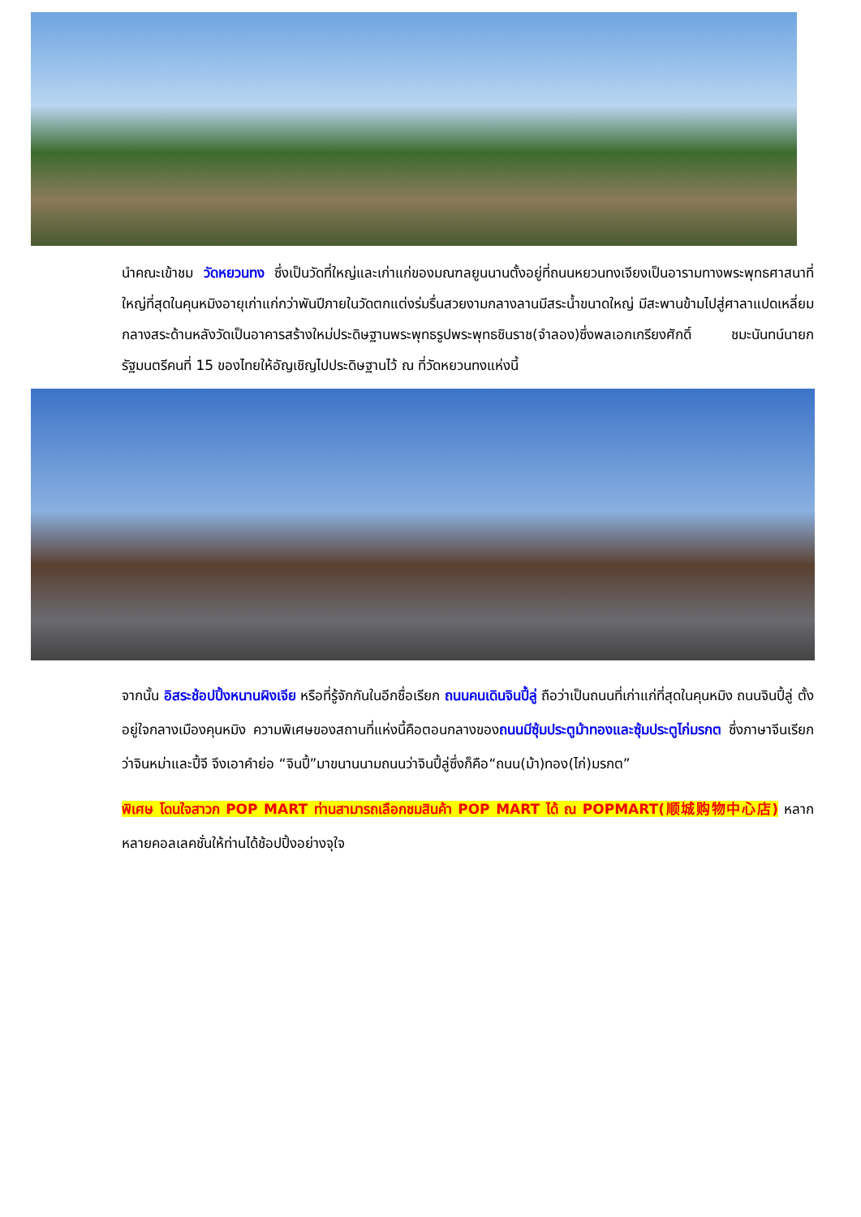นำคณะเข้าชม วัดหยวนทง ซึ่งเป็นวัดที่ใหญ่และเก่าแก่ของมณฑลยูนนานตั้งอยู่ที่ถนนหยวนทงเจียงเป็นอารามทางพระพุทธศาสนาที่ใหญ่ที่สุดในคุนหมิงอายุเก่าแก่กว่าพันปีภายในวัดตกแต่งร่มรื่นสวยงามกลางลานมีสระน้ำขนาดใหญ่ มีสะพานข้ามไปสู่ศาลาแปดเหลี่ยมกลางสระด้านหลังวัดเป็นอาคารสร้างใหม่ประดิษฐานพระพุทธรูปพระพุทธชินราช(จำลอง)ซึ่งพลเอกเกรียงศักดิ์ ชมะนันทน์นายกรัฐมนตรีคนที่ 15 ของไทยให้อัญเชิญไปประดิษฐานไว้ ณ ที่วัดหยวนทงแห่งนี้
จากนั้น อิสระช้อปปิ้งหนานผิงเจีย หรือที่รู้จักกันในอีกชื่อเรียก ถนนคนเดินจินปี้ลู่ ถือว่าเป็นถนนที่เก่าแก่ที่สุดในคุนหมิง ถนนจินปี้ลู่ ตั้งอยู่ใจกลางเมืองคุนหมิง ความพิเศษของสถานที่แห่งนี้คือตอนกลางของถนนมีซุ้มประตูม้าทองและซุ้มประตูไก่มรกต ซึ่งภาษาจีนเรียกว่าจินหม่าและปี้จี จึงเอาคำย่อ “จินปี้”มาขนานนามถนนว่าจินปี้ลู่ซึ่งก็คือ“ถนน(ม้า)ทอง(ไก่)มรกต”
พิเศษ โดนใจสาวก POP MART ท่านสามารถเลือกชมสินค้า POP MART ได้ ณ POPMART(顺城购物中心店) หลากหลายคอลเลคชั่นให้ท่านได้ช้อปปิ้งอย่างจุใจ